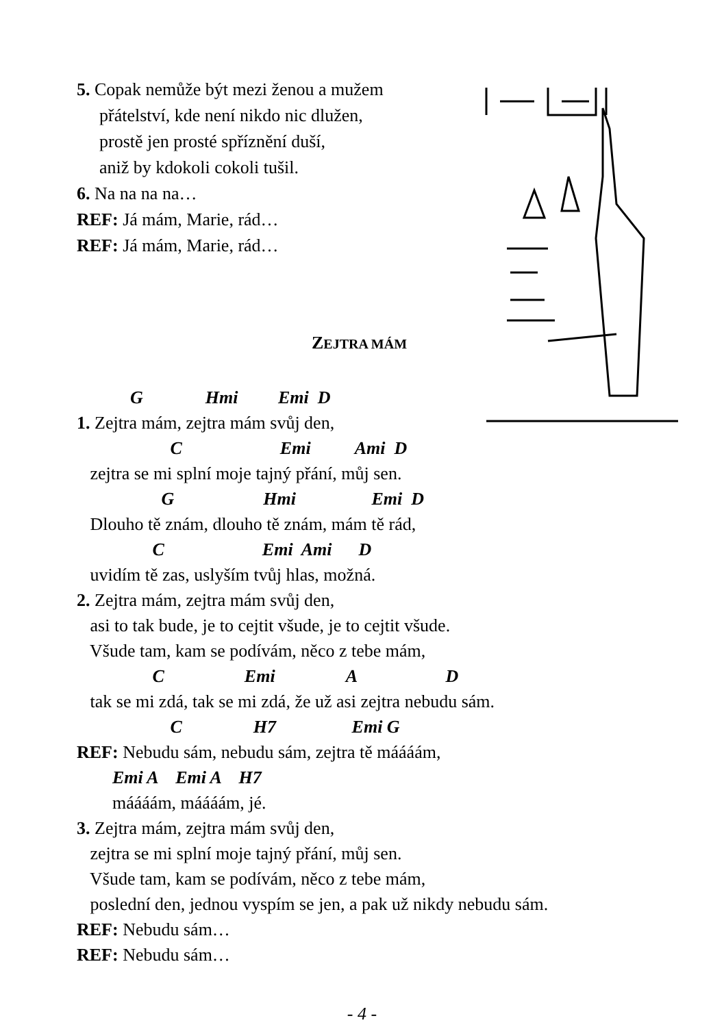5. Copak nemůže být mezi ženou a mužem
přátelství, kde není nikdo nic dlužen,
prostě jen prosté spříznění duší,
aniž by kdokoli cokoli tušil.
6. Na na na na…
REF: Já mám, Marie, rád…
REF: Já mám, Marie, rád…
ZEJTRA MÁM
G Hmi Emi D
1. Zejtra mám, zejtra mám svůj den,
C Emi Ami D
zejtra se mi splní moje tajný přání, můj sen.
G Hmi Emi D
Dlouho tě znám, dlouho tě znám, mám tě rád,
C Emi Ami D
uvidím tě zas, uslyším tvůj hlas, možná.
2. Zejtra mám, zejtra mám svůj den,
asi to tak bude, je to cejtit všude, je to cejtit všude.
Všude tam, kam se podívám, něco z tebe mám,
C Emi A D
tak se mi zdá, tak se mi zdá, že už asi zejtra nebudu sám.
C H7 Emi G
REF: Nebudu sám, nebudu sám, zejtra tě máááám,
Emi A Emi A H7
máááám, máááám, jé.
3. Zejtra mám, zejtra mám svůj den,
zejtra se mi splní moje tajný přání, můj sen.
Všude tam, kam se podívám, něco z tebe mám,
poslední den, jednou vyspím se jen, a pak už nikdy nebudu sám.
REF: Nebudu sám…
REF: Nebudu sám…
- 4 -